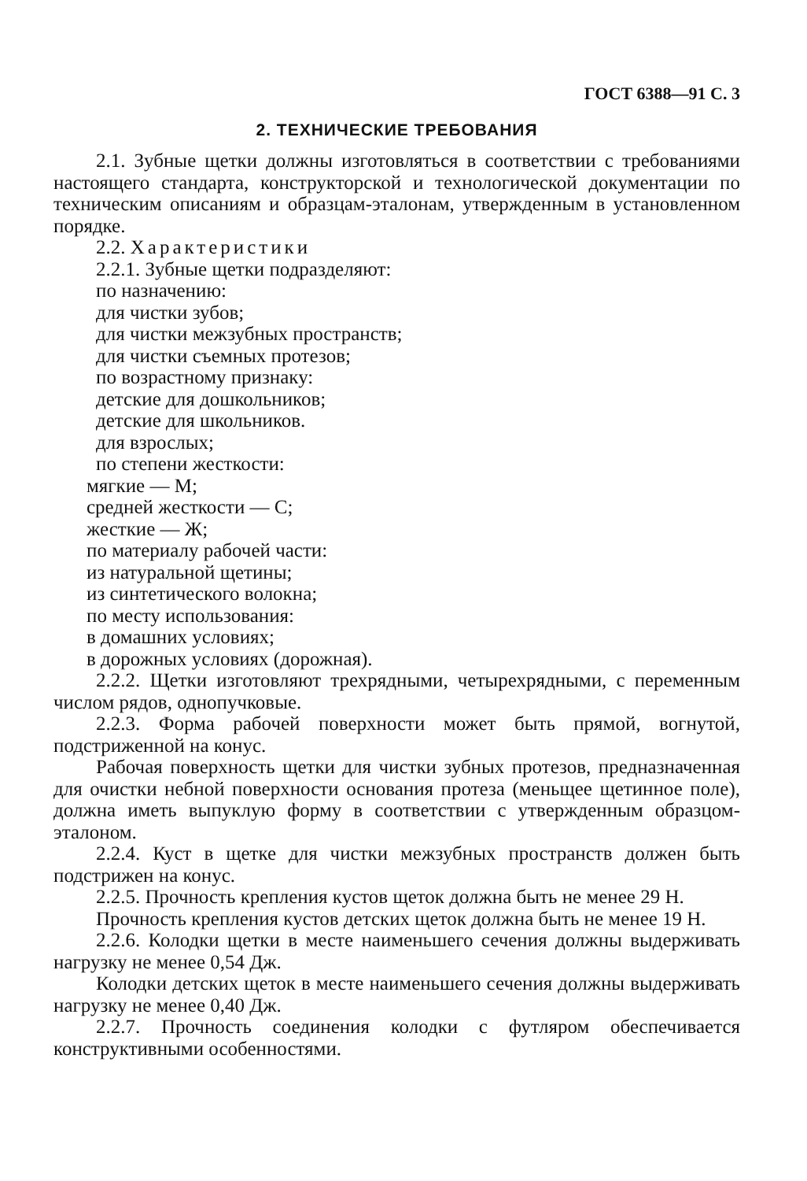ГОСТ 6388—91 С. 3
2. ТЕХНИЧЕСКИЕ ТРЕБОВАНИЯ
2.1. Зубные щетки должны изготовляться в соответствии с требованиями настоящего стандарта, конструкторской и технологической документации по техническим описаниям и образцам-эталонам, утвержденным в установленном порядке.
2.2. Характеристики
2.2.1. Зубные щетки подразделяют:
по назначению:
для чистки зубов;
для чистки межзубных пространств;
для чистки съемных протезов;
по возрастному признаку:
детские для дошкольников;
детские для школьников.
для взрослых;
по степени жесткости:
мягкие — М;
средней жесткости — С;
жесткие — Ж;
по материалу рабочей части:
из натуральной щетины;
из синтетического волокна;
по месту использования:
в домашних условиях;
в дорожных условиях (дорожная).
2.2.2. Щетки изготовляют трехрядными, четырехрядными, с переменным числом рядов, однопучковые.
2.2.3. Форма рабочей поверхности может быть прямой, вогнутой, подстриженной на конус.
Рабочая поверхность щетки для чистки зубных протезов, предназначенная для очистки небной поверхности основания протеза (меньщее щетинное поле), должна иметь выпуклую форму в соответствии с утвержденным образцом-эталоном.
2.2.4. Куст в щетке для чистки межзубных пространств должен быть подстрижен на конус.
2.2.5. Прочность крепления кустов щеток должна быть не менее 29 Н.
Прочность крепления кустов детских щеток должна быть не менее 19 Н.
2.2.6. Колодки щетки в месте наименьшего сечения должны выдерживать нагрузку не менее 0,54 Дж.
Колодки детских щеток в месте наименьшего сечения должны выдерживать нагрузку не менее 0,40 Дж.
2.2.7. Прочность соединения колодки с футляром обеспечивается конструктивными особенностями.